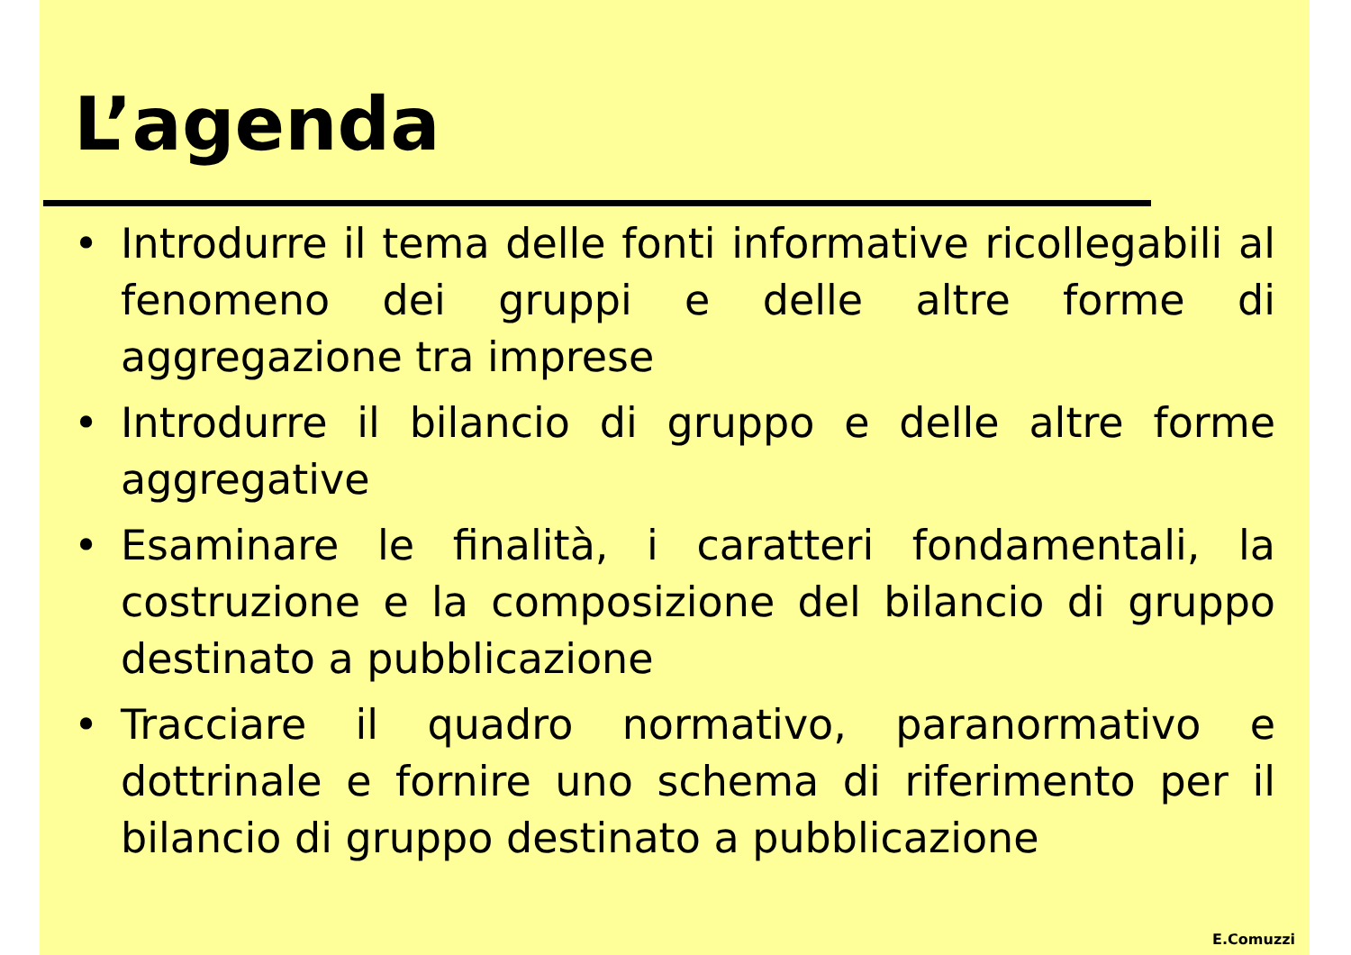L’agenda
• Introdurre il tema delle fonti informative ricollegabili al fenomeno dei gruppi e delle altre forme di aggregazione tra imprese
• Introdurre il bilancio di gruppo e delle altre forme aggregative
• Esaminare le finalità, i caratteri fondamentali, la costruzione e la composizione del bilancio di gruppo destinato a pubblicazione
• Tracciare il quadro normativo, paranormativo e dottrinale e fornire uno schema di riferimento per il bilancio di gruppo destinato a pubblicazione
E.Comuzzi